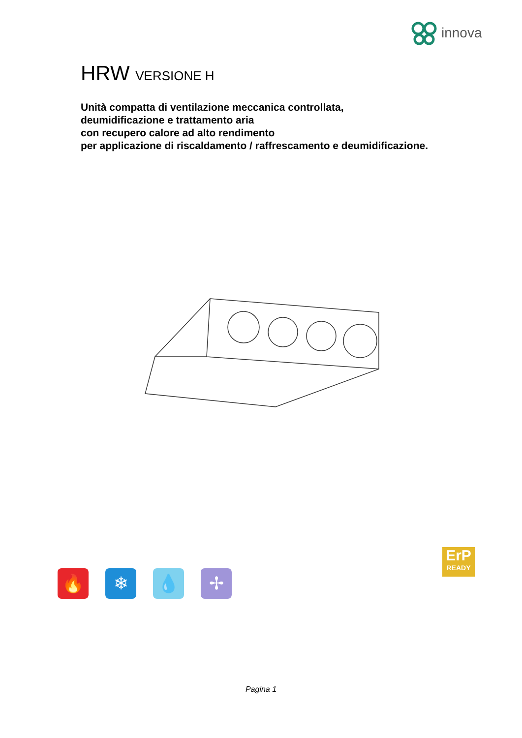innova
HRW VERSIONE H
Unità compatta di ventilazione meccanica controllata,
deumidificazione e trattamento aria
con recupero calore ad alto rendimento
per applicazione di riscaldamento / raffrescamento e deumidificazione.
🔥 ❄ 💧 ✢
ErP
READY
Pagina 1